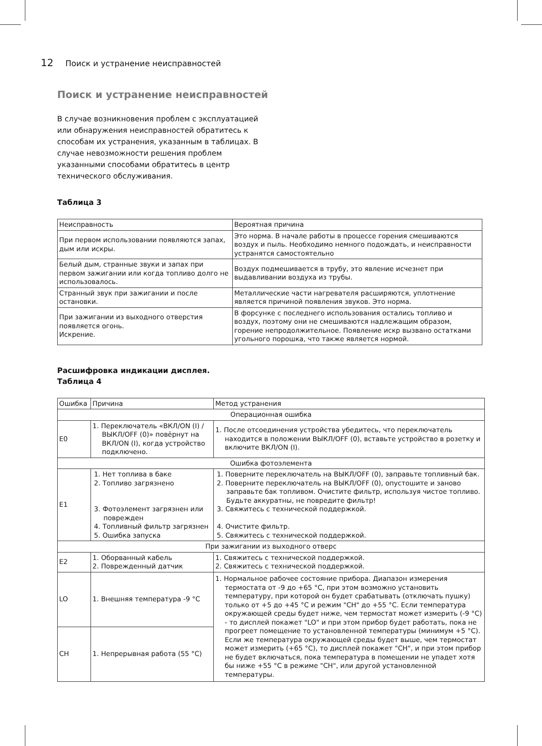12 Поиск и устранение неисправностей
Поиск и устранение неисправностей
В случае возникновения проблем с эксплуатацией или обнаружения неисправностей обратитесь к способам их устранения, указанным в таблицах. В случае невозможности решения проблем указанными способами обратитесь в центр технического обслуживания.
Таблица 3
| Неисправность | Вероятная причина |
| --- | --- |
| При первом использовании появляются запах, дым или искры. | Это норма. В начале работы в процессе горения смешиваются воздух и пыль. Необходимо немного подождать, и неисправности устранятся самостоятельно |
| Белый дым, странные звуки и запах при первом зажигании или когда топливо долго не использовалось. | Воздух подмешивается в трубу, это явление исчезнет при выдавливании воздуха из трубы. |
| Странный звук при зажигании и после остановки. | Металлические части нагревателя расширяются, уплотнение является причиной появления звуков. Это норма. |
| При зажигании из выходного отверстия появляется огонь. Искрение. | В форсунке с последнего использования остались топливо и воздух, поэтому они не смешиваются надлежащим образом, горение непродолжительное. Появление искр вызвано остатками угольного порошка, что также является нормой. |
Расшифровка индикации дисплея.
Таблица 4
| Ошибка | Причина | Метод устранения |
| --- | --- | --- |
| Операционная ошибка | | |
| E0 | 1. Переключатель «ВКЛ/ON (I) / ВЫКЛ/OFF (0)» повёрнут на ВКЛ/ON (I), когда устройство подключено. | 1. После отсоединения устройства убедитесь, что переключатель находится в положении ВЫКЛ/OFF (0), вставьте устройство в розетку и включите ВКЛ/ON (I). |
| Ошибка фотоэлемента | | |
| E1 | 1. Нет топлива в баке 2. Топливо загрязнено 3. Фотоэлемент загрязнен или поврежден 4. Топливный фильтр загрязнен 5. Ошибка запуска | 1. Поверните переключатель на ВЫКЛ/OFF (0), заправьте топливный бак. 2. Поверните переключатель на ВЫКЛ/OFF (0), опустошите и заново заправьте бак топливом. Очистите фильтр, используя чистое топливо. Будьте аккуратны, не повредите фильтр! 3. Свяжитесь с технической поддержкой. 4. Очистите фильтр. 5. Свяжитесь с технической поддержкой. |
| При зажигании из выходного отверс | | |
| E2 | 1. Оборванный кабель 2. Поврежденный датчик | 1. Свяжитесь с технической поддержкой. 2. Свяжитесь с технической поддержкой. |
| LO | 1. Внешняя температура -9 °C | 1. Нормальное рабочее состояние прибора. Диапазон измерения термостата от -9 до +65 °C, при этом возможно установить температуру, при которой он будет срабатывать (отключать пушку) только от +5 до +45 °C и режим "CH" до +55 °C. Если температура окружающей среды будет ниже, чем термостат может измерить (-9 °C) - то дисплей покажет "LO" и при этом прибор будет работать, пока не прогреет помещение то установленной температуры (минимум +5 °C). Если же температура окружающей среды будет выше, чем термостат может измерить (+65 °C), то дисплей покажет "CH", и при этом прибор не будет включаться, пока температура в помещении не упадет хотя бы ниже +55 °C в режиме "CH", или другой установленной температуры. |
| CH | 1. Непрерывная работа (55 °C) | |